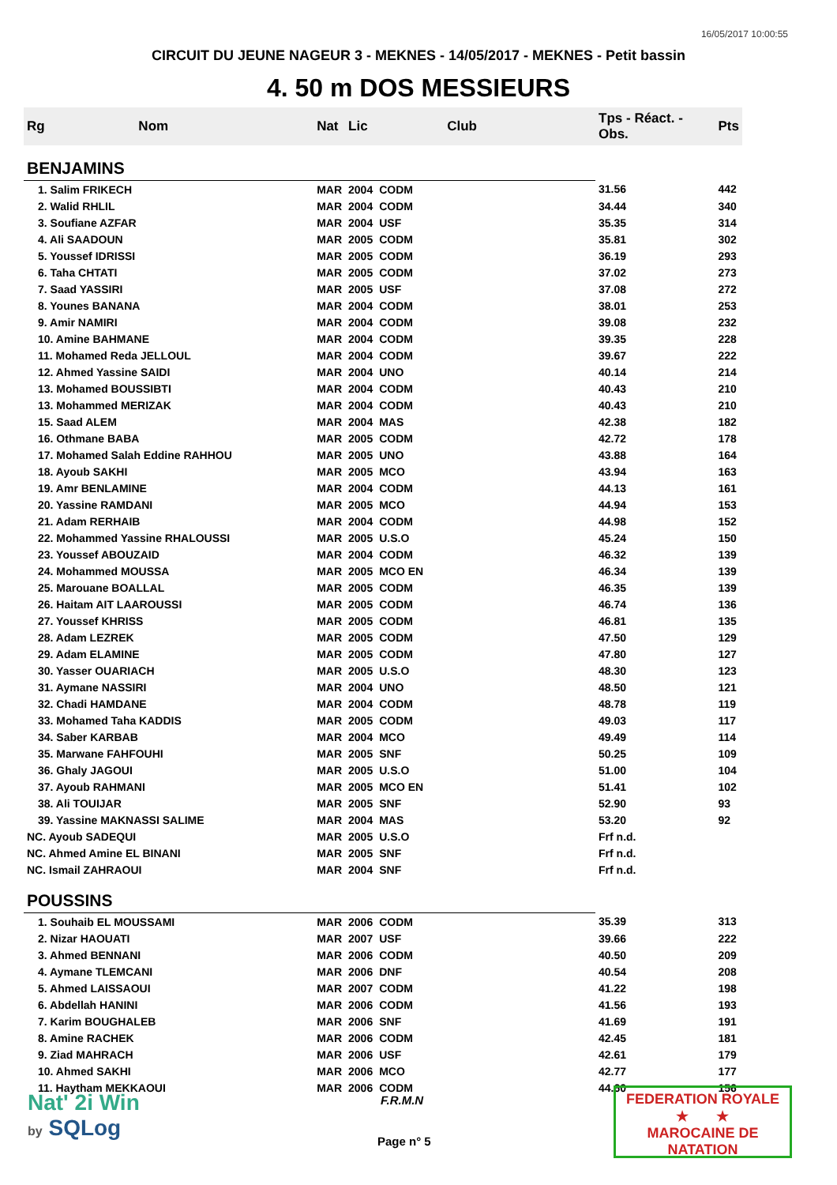16/05/2017 10:00:55
CIRCUIT DU JEUNE NAGEUR 3 - MEKNES - 14/05/2017 - MEKNES - Petit bassin
4. 50 m DOS MESSIEURS
| Rg | Nom | Nat | Lic | Club | Tps - Réact. - Obs. | Pts |
| --- | --- | --- | --- | --- | --- | --- |
| BENJAMINS | | | | | | |
| 1. Salim FRIKECH | | MAR | 2004 | CODM | 31.56 | 442 |
| 2. Walid RHLIL | | MAR | 2004 | CODM | 34.44 | 340 |
| 3. Soufiane AZFAR | | MAR | 2004 | USF | 35.35 | 314 |
| 4. Ali SAADOUN | | MAR | 2005 | CODM | 35.81 | 302 |
| 5. Youssef IDRISSI | | MAR | 2005 | CODM | 36.19 | 293 |
| 6. Taha CHTATI | | MAR | 2005 | CODM | 37.02 | 273 |
| 7. Saad YASSIRI | | MAR | 2005 | USF | 37.08 | 272 |
| 8. Younes BANANA | | MAR | 2004 | CODM | 38.01 | 253 |
| 9. Amir NAMIRI | | MAR | 2004 | CODM | 39.08 | 232 |
| 10. Amine BAHMANE | | MAR | 2004 | CODM | 39.35 | 228 |
| 11. Mohamed Reda JELLOUL | | MAR | 2004 | CODM | 39.67 | 222 |
| 12. Ahmed Yassine SAIDI | | MAR | 2004 | UNO | 40.14 | 214 |
| 13. Mohamed BOUSSIBTI | | MAR | 2004 | CODM | 40.43 | 210 |
| 13. Mohammed MERIZAK | | MAR | 2004 | CODM | 40.43 | 210 |
| 15. Saad ALEM | | MAR | 2004 | MAS | 42.38 | 182 |
| 16. Othmane BABA | | MAR | 2005 | CODM | 42.72 | 178 |
| 17. Mohamed Salah Eddine RAHHOU | | MAR | 2005 | UNO | 43.88 | 164 |
| 18. Ayoub SAKHI | | MAR | 2005 | MCO | 43.94 | 163 |
| 19. Amr BENLAMINE | | MAR | 2004 | CODM | 44.13 | 161 |
| 20. Yassine RAMDANI | | MAR | 2005 | MCO | 44.94 | 153 |
| 21. Adam RERHAIB | | MAR | 2004 | CODM | 44.98 | 152 |
| 22. Mohammed Yassine RHALOUSSI | | MAR | 2005 | U.S.O | 45.24 | 150 |
| 23. Youssef ABOUZAID | | MAR | 2004 | CODM | 46.32 | 139 |
| 24. Mohammed MOUSSA | | MAR | 2005 | MCO EN | 46.34 | 139 |
| 25. Marouane BOALLAL | | MAR | 2005 | CODM | 46.35 | 139 |
| 26. Haitam AIT LAAROUSSI | | MAR | 2005 | CODM | 46.74 | 136 |
| 27. Youssef KHRISS | | MAR | 2005 | CODM | 46.81 | 135 |
| 28. Adam LEZREK | | MAR | 2005 | CODM | 47.50 | 129 |
| 29. Adam ELAMINE | | MAR | 2005 | CODM | 47.80 | 127 |
| 30. Yasser OUARIACH | | MAR | 2005 | U.S.O | 48.30 | 123 |
| 31. Aymane NASSIRI | | MAR | 2004 | UNO | 48.50 | 121 |
| 32. Chadi HAMDANE | | MAR | 2004 | CODM | 48.78 | 119 |
| 33. Mohamed Taha KADDIS | | MAR | 2005 | CODM | 49.03 | 117 |
| 34. Saber KARBAB | | MAR | 2004 | MCO | 49.49 | 114 |
| 35. Marwane FAHFOUHI | | MAR | 2005 | SNF | 50.25 | 109 |
| 36. Ghaly JAGOUI | | MAR | 2005 | U.S.O | 51.00 | 104 |
| 37. Ayoub RAHMANI | | MAR | 2005 | MCO EN | 51.41 | 102 |
| 38. Ali TOUIJAR | | MAR | 2005 | SNF | 52.90 | 93 |
| 39. Yassine MAKNASSI SALIME | | MAR | 2004 | MAS | 53.20 | 92 |
| NC. Ayoub SADEQUI | | MAR | 2005 | U.S.O | Frf n.d. | |
| NC. Ahmed Amine EL BINANI | | MAR | 2005 | SNF | Frf n.d. | |
| NC. Ismail ZAHRAOUI | | MAR | 2004 | SNF | Frf n.d. | |
| POUSSINS | | | | | | |
| 1. Souhaib EL MOUSSAMI | | MAR | 2006 | CODM | 35.39 | 313 |
| 2. Nizar HAOUATI | | MAR | 2007 | USF | 39.66 | 222 |
| 3. Ahmed BENNANI | | MAR | 2006 | CODM | 40.50 | 209 |
| 4. Aymane TLEMCANI | | MAR | 2006 | DNF | 40.54 | 208 |
| 5. Ahmed LAISSAOUI | | MAR | 2007 | CODM | 41.22 | 198 |
| 6. Abdellah HANINI | | MAR | 2006 | CODM | 41.56 | 193 |
| 7. Karim BOUGHALEB | | MAR | 2006 | SNF | 41.69 | 191 |
| 8. Amine RACHEK | | MAR | 2006 | CODM | 42.45 | 181 |
| 9. Ziad MAHRACH | | MAR | 2006 | USF | 42.61 | 179 |
| 10. Ahmed SAKHI | | MAR | 2006 | MCO | 42.77 | 177 |
| 11. Haytham MEKKAOUI | | MAR | 2006 | CODM | 44.60 | 156 |
Nat' 2i Win
by SQLog
F.R.M.N
Page n° 5
FEDERATION ROYALE
★ ★
MAROCAINE DE NATATION